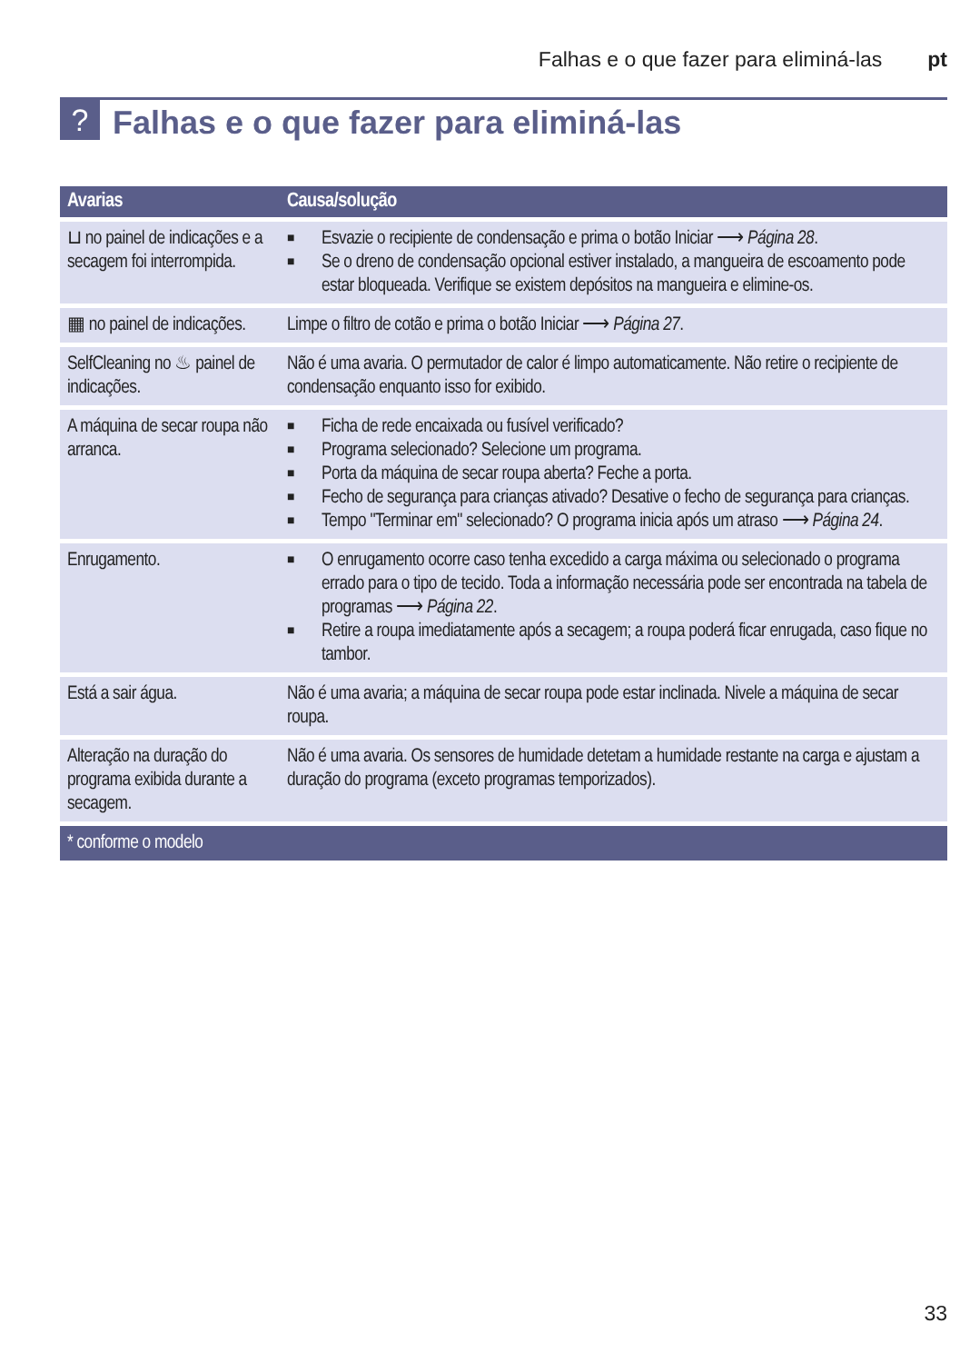Falhas e o que fazer para eliminá-las pt
?
Falhas e o que fazer para eliminá-las
| Avarias | Causa/solução |
| --- | --- |
| ⊔ no painel de indicações e a secagem foi interrompida. | ■ Esvazie o recipiente de condensação e prima o botão Iniciar ⟶ Página 28 . ■ Se o dreno de condensação opcional estiver instalado, a mangueira de escoamento pode estar bloqueada. Verifique se existem depósitos na mangueira e elimine-os. |
| ▦ no painel de indicações. | Limpe o filtro de cotão e prima o botão Iniciar ⟶ Página 27 . |
| SelfCleaning no ♨ painel de indicações. | Não é uma avaria. O permutador de calor é limpo automaticamente. Não retire o recipiente de condensação enquanto isso for exibido. |
| A máquina de secar roupa não arranca. | ■ Ficha de rede encaixada ou fusível verificado? ■ Programa selecionado? Selecione um programa. ■ Porta da máquina de secar roupa aberta? Feche a porta. ■ Fecho de segurança para crianças ativado? Desative o fecho de segurança para crianças. ■ Tempo "Terminar em" selecionado? O programa inicia após um atraso ⟶ Página 24 . |
| Enrugamento. | ■ O enrugamento ocorre caso tenha excedido a carga máxima ou selecionado o programa errado para o tipo de tecido. Toda a informação necessária pode ser encontrada na tabela de programas ⟶ Página 22 . ■ Retire a roupa imediatamente após a secagem; a roupa poderá ficar enrugada, caso fique no tambor. |
| Está a sair água. | Não é uma avaria; a máquina de secar roupa pode estar inclinada. Nivele a máquina de secar roupa. |
| Alteração na duração do programa exibida durante a secagem. | Não é uma avaria. Os sensores de humidade detetam a humidade restante na carga e ajustam a duração do programa (exceto programas temporizados). |
| * conforme o modelo | |
33